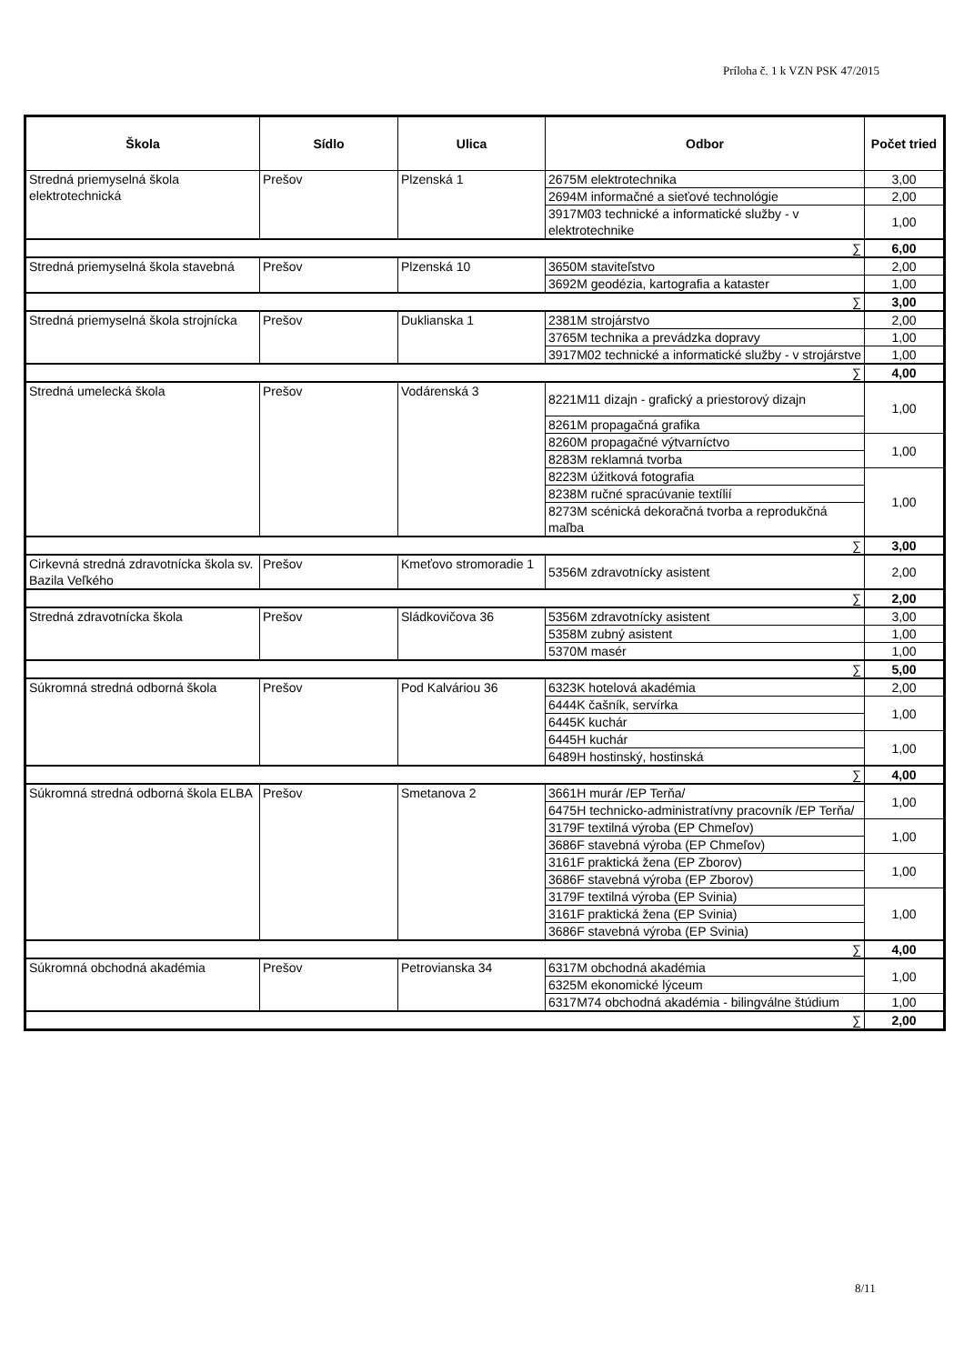Príloha č. 1 k VZN PSK 47/2015
| Škola | Sídlo | Ulica | Odbor | Počet tried |
| --- | --- | --- | --- | --- |
| Stredná priemyselná škola elektrotechnická | Prešov | Plzenská 1 | 2675M elektrotechnika | 3,00 |
| | | | 2694M informačné a sieťové technológie | 2,00 |
| | | | 3917M03 technické a informatické služby - v elektrotechnike | 1,00 |
| ∑ | | | | 6,00 |
| Stredná priemyselná škola stavebná | Prešov | Plzenská 10 | 3650M staviteľstvo | 2,00 |
| | | | 3692M geodézia, kartografia a kataster | 1,00 |
| ∑ | | | | 3,00 |
| Stredná priemyselná škola strojnícka | Prešov | Duklianska 1 | 2381M strojárstvo | 2,00 |
| | | | 3765M technika a prevádzka dopravy | 1,00 |
| | | | 3917M02 technické a informatické služby - v strojárstve | 1,00 |
| ∑ | | | | 4,00 |
| Stredná umelecká škola | Prešov | Vodárenská 3 | 8221M11 dizajn - grafický a priestorový dizajn | 1,00 |
| | | | 8261M propagačná grafika | |
| | | | 8260M propagačné výtvarníctvo | 1,00 |
| | | | 8283M reklamná tvorba | |
| | | | 8223M úžitková fotografia | 1,00 |
| | | | 8238M ručné spracúvanie textílií | |
| | | | 8273M scénická dekoračná tvorba a reprodukčná maľba | |
| ∑ | | | | 3,00 |
| Cirkevná stredná zdravotnícka škola sv. Bazila Veľkého | Prešov | Kmeťovo stromoradie 1 | 5356M zdravotnícky asistent | 2,00 |
| ∑ | | | | 2,00 |
| Stredná zdravotnícka škola | Prešov | Sládkovičova 36 | 5356M zdravotnícky asistent | 3,00 |
| | | | 5358M zubný asistent | 1,00 |
| | | | 5370M masér | 1,00 |
| ∑ | | | | 5,00 |
| Súkromná stredná odborná škola | Prešov | Pod Kalváriou 36 | 6323K hotelová akadémia | 2,00 |
| | | | 6444K čašník, servírka | 1,00 |
| | | | 6445K kuchár | |
| | | | 6445H kuchár | 1,00 |
| | | | 6489H hostinský, hostinská | |
| ∑ | | | | 4,00 |
| Súkromná stredná odborná škola ELBA | Prešov | Smetanova 2 | 3661H murár /EP Terňa/ | 1,00 |
| | | | 6475H technicko-administratívny pracovník /EP Terňa/ | |
| | | | 3179F textilná výroba (EP Chmeľov) | 1,00 |
| | | | 3686F stavebná výroba (EP Chmeľov) | |
| | | | 3161F praktická žena (EP Zborov) | 1,00 |
| | | | 3686F stavebná výroba (EP Zborov) | |
| | | | 3179F textilná výroba (EP Svinia) | 1,00 |
| | | | 3161F praktická žena (EP Svinia) | |
| | | | 3686F stavebná výroba (EP Svinia) | |
| ∑ | | | | 4,00 |
| Súkromná obchodná akadémia | Prešov | Petrovianska 34 | 6317M obchodná akadémia | 1,00 |
| | | | 6325M ekonomické lýceum | |
| | | | 6317M74 obchodná akadémia - bilingválne štúdium | 1,00 |
| ∑ | | | | 2,00 |
8/11